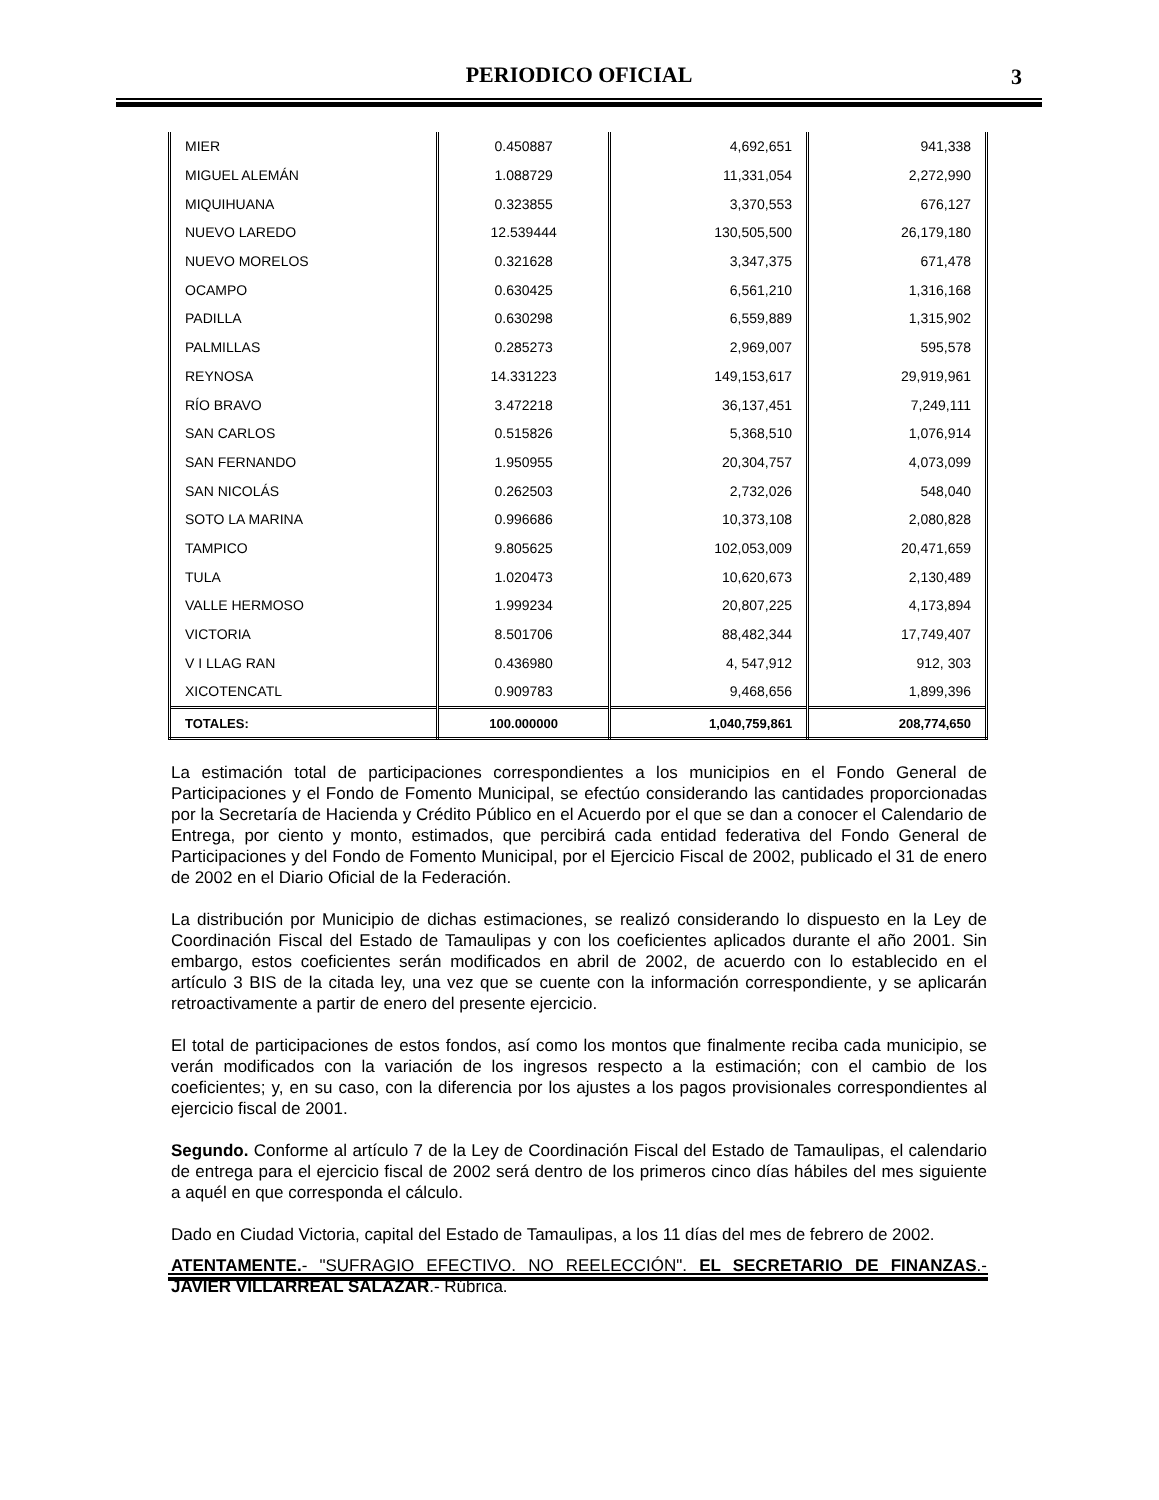PERIODICO OFICIAL
3
| MIER | 0.450887 | 4,692,651 | 941,338 |
| MIGUEL ALEMÁN | 1.088729 | 11,331,054 | 2,272,990 |
| MIQUIHUANA | 0.323855 | 3,370,553 | 676,127 |
| NUEVO LAREDO | 12.539444 | 130,505,500 | 26,179,180 |
| NUEVO MORELOS | 0.321628 | 3,347,375 | 671,478 |
| OCAMPO | 0.630425 | 6,561,210 | 1,316,168 |
| PADILLA | 0.630298 | 6,559,889 | 1,315,902 |
| PALMILLAS | 0.285273 | 2,969,007 | 595,578 |
| REYNOSA | 14.331223 | 149,153,617 | 29,919,961 |
| RÍO BRAVO | 3.472218 | 36,137,451 | 7,249,111 |
| SAN CARLOS | 0.515826 | 5,368,510 | 1,076,914 |
| SAN FERNANDO | 1.950955 | 20,304,757 | 4,073,099 |
| SAN NICOLÁS | 0.262503 | 2,732,026 | 548,040 |
| SOTO LA MARINA | 0.996686 | 10,373,108 | 2,080,828 |
| TAMPICO | 9.805625 | 102,053,009 | 20,471,659 |
| TULA | 1.020473 | 10,620,673 | 2,130,489 |
| VALLE HERMOSO | 1.999234 | 20,807,225 | 4,173,894 |
| VICTORIA | 8.501706 | 88,482,344 | 17,749,407 |
| V I LLAG RAN | 0.436980 | 4, 547,912 | 912, 303 |
| XICOTENCATL | 0.909783 | 9,468,656 | 1,899,396 |
| TOTALES: | 100.000000 | 1,040,759,861 | 208,774,650 |
La estimación total de participaciones correspondientes a los municipios en el Fondo General de Participaciones y el Fondo de Fomento Municipal, se efectúo considerando las cantidades proporcionadas por la Secretaría de Hacienda y Crédito Público en el Acuerdo por el que se dan a conocer el Calendario de Entrega, por ciento y monto, estimados, que percibirá cada entidad federativa del Fondo General de Participaciones y del Fondo de Fomento Municipal, por el Ejercicio Fiscal de 2002, publicado el 31 de enero de 2002 en el Diario Oficial de la Federación.
La distribución por Municipio de dichas estimaciones, se realizó considerando lo dispuesto en la Ley de Coordinación Fiscal del Estado de Tamaulipas y con los coeficientes aplicados durante el año 2001. Sin embargo, estos coeficientes serán modificados en abril de 2002, de acuerdo con lo establecido en el artículo 3 BIS de la citada ley, una vez que se cuente con la información correspondiente, y se aplicarán retroactivamente a partir de enero del presente ejercicio.
El total de participaciones de estos fondos, así como los montos que finalmente reciba cada municipio, se verán modificados con la variación de los ingresos respecto a la estimación; con el cambio de los coeficientes; y, en su caso, con la diferencia por los ajustes a los pagos provisionales correspondientes al ejercicio fiscal de 2001.
Segundo. Conforme al artículo 7 de la Ley de Coordinación Fiscal del Estado de Tamaulipas, el calendario de entrega para el ejercicio fiscal de 2002 será dentro de los primeros cinco días hábiles del mes siguiente a aquél en que corresponda el cálculo.
Dado en Ciudad Victoria, capital del Estado de Tamaulipas, a los 11 días del mes de febrero de 2002.
ATENTAMENTE.- "SUFRAGIO EFECTIVO. NO REELECCIÓN". EL SECRETARIO DE FINANZAS.- JAVIER VILLARREAL SALAZAR.- Rúbrica.